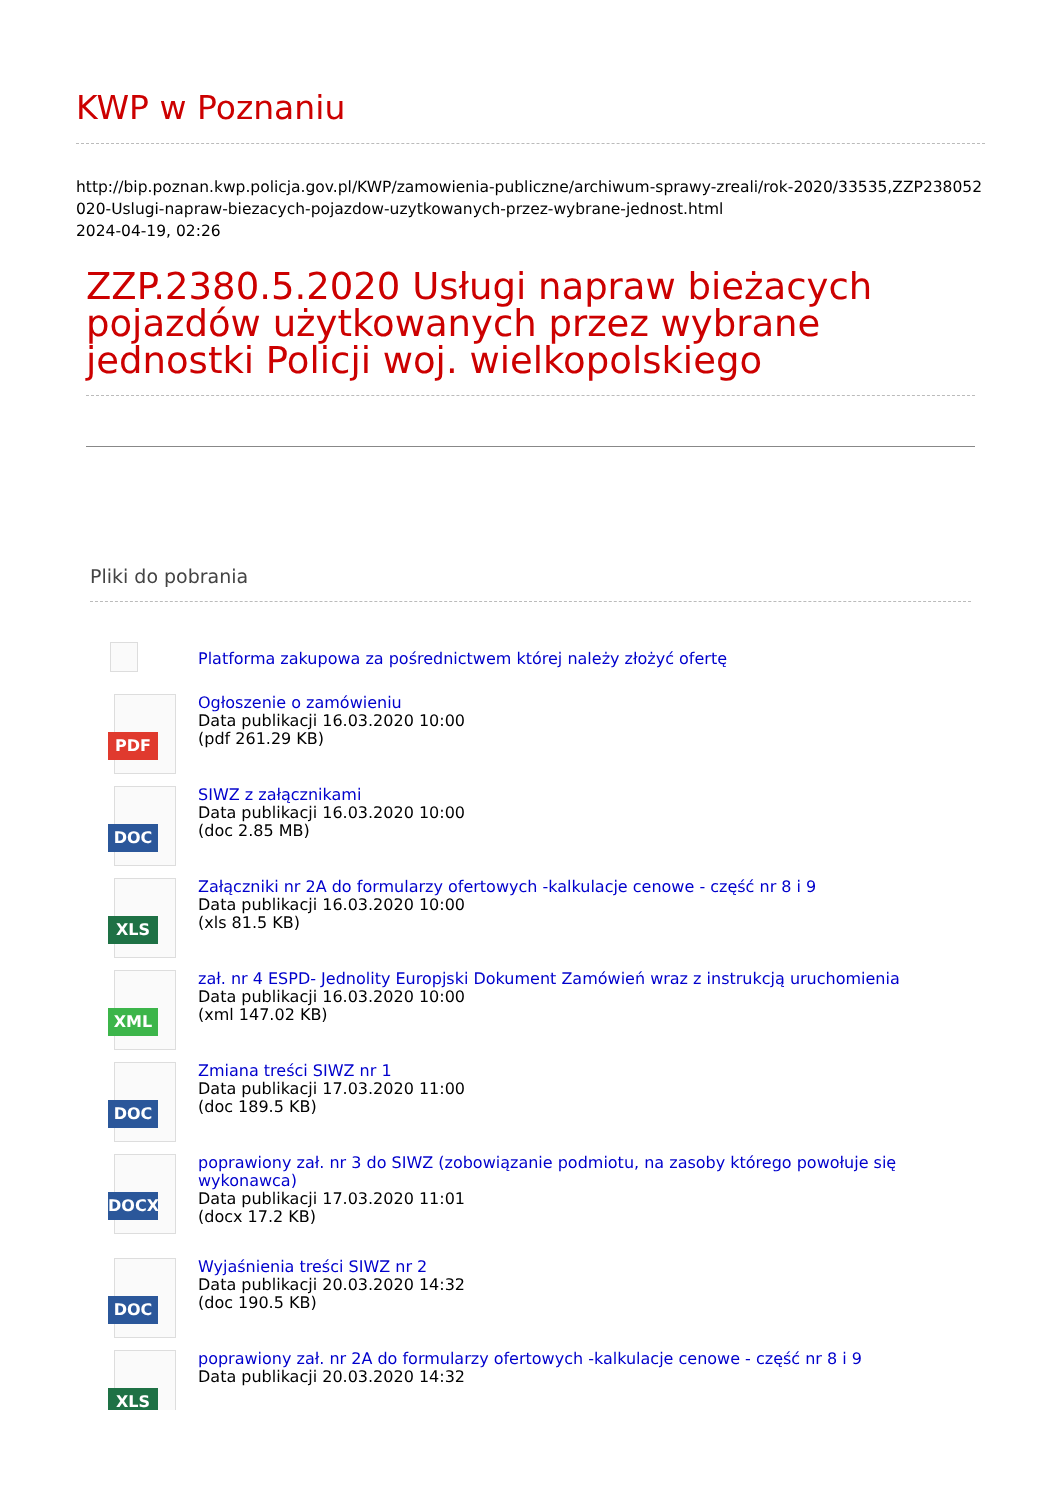KWP w Poznaniu
http://bip.poznan.kwp.policja.gov.pl/KWP/zamowienia-publiczne/archiwum-sprawy-zreali/rok-2020/33535,ZZP238052020-Uslugi-napraw-biezacych-pojazdow-uzytkowanych-przez-wybrane-jednost.html
2024-04-19, 02:26
ZZP.2380.5.2020 Usługi napraw bieżacych pojazdów użytkowanych przez wybrane jednostki Policji woj. wielkopolskiego
Pliki do pobrania
Platforma zakupowa za pośrednictwem której należy złożyć ofertę
PDF
Ogłoszenie o zamówieniu
Data publikacji 16.03.2020 10:00
(pdf 261.29 KB)
DOC
SIWZ z załącznikami
Data publikacji 16.03.2020 10:00
(doc 2.85 MB)
XLS
Załączniki nr 2A do formularzy ofertowych -kalkulacje cenowe - część nr 8 i 9
Data publikacji 16.03.2020 10:00
(xls 81.5 KB)
XML
zał. nr 4 ESPD- Jednolity Europjski Dokument Zamówień wraz z instrukcją uruchomienia
Data publikacji 16.03.2020 10:00
(xml 147.02 KB)
DOC
Zmiana treści SIWZ nr 1
Data publikacji 17.03.2020 11:00
(doc 189.5 KB)
DOCX
poprawiony zał. nr 3 do SIWZ (zobowiązanie podmiotu, na zasoby którego powołuje się wykonawca)
Data publikacji 17.03.2020 11:01
(docx 17.2 KB)
DOC
Wyjaśnienia treści SIWZ nr 2
Data publikacji 20.03.2020 14:32
(doc 190.5 KB)
XLS
poprawiony zał. nr 2A do formularzy ofertowych -kalkulacje cenowe - część nr 8 i 9
Data publikacji 20.03.2020 14:32